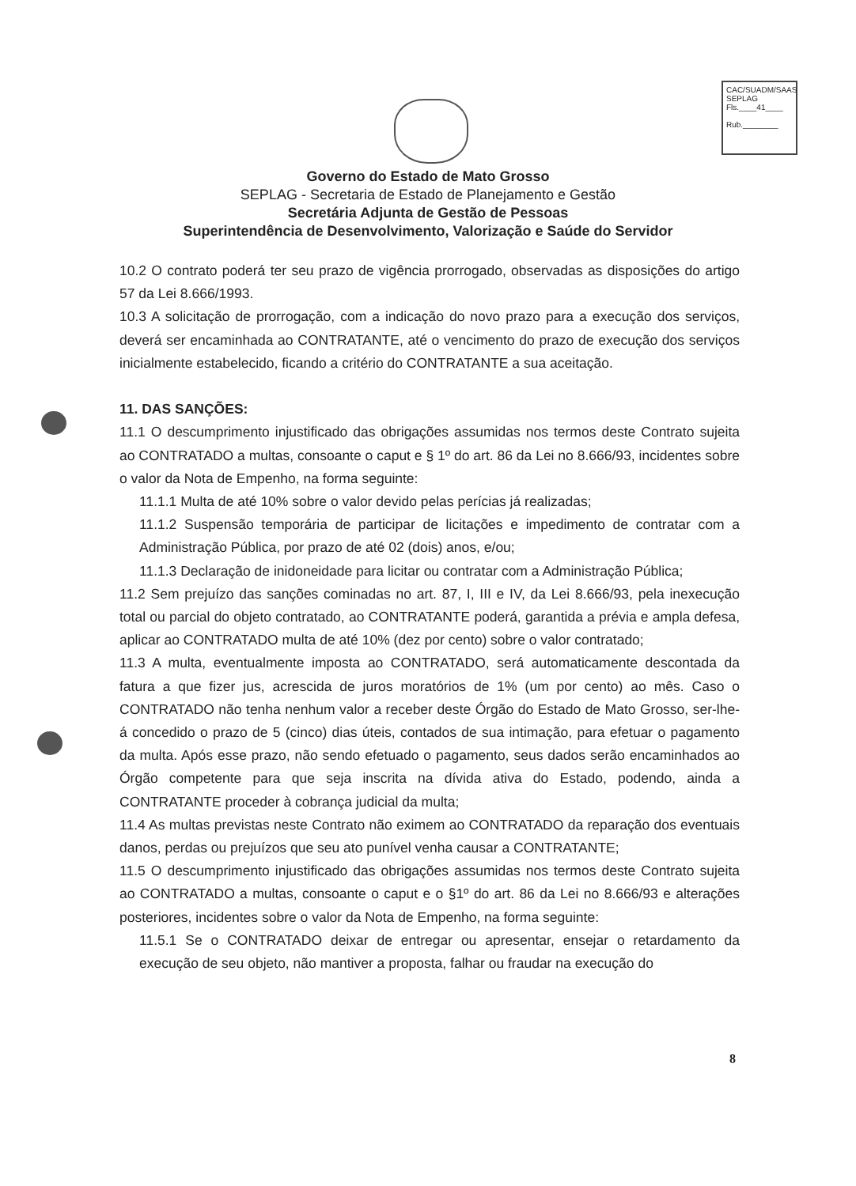CAC/SUADM/SAAS
SEPLAG
Fls.____41____
Rub.________
Governo do Estado de Mato Grosso
SEPLAG - Secretaria de Estado de Planejamento e Gestão
Secretária Adjunta de Gestão de Pessoas
Superintendência de Desenvolvimento, Valorização e Saúde do Servidor
10.2 O contrato poderá ter seu prazo de vigência prorrogado, observadas as disposições do artigo 57 da Lei 8.666/1993.
10.3 A solicitação de prorrogação, com a indicação do novo prazo para a execução dos serviços, deverá ser encaminhada ao CONTRATANTE, até o vencimento do prazo de execução dos serviços inicialmente estabelecido, ficando a critério do CONTRATANTE a sua aceitação.
11. DAS SANÇÕES:
11.1 O descumprimento injustificado das obrigações assumidas nos termos deste Contrato sujeita ao CONTRATADO a multas, consoante o caput e § 1º do art. 86 da Lei no 8.666/93, incidentes sobre o valor da Nota de Empenho, na forma seguinte:
11.1.1 Multa de até 10% sobre o valor devido pelas perícias já realizadas;
11.1.2 Suspensão temporária de participar de licitações e impedimento de contratar com a Administração Pública, por prazo de até 02 (dois) anos, e/ou;
11.1.3 Declaração de inidoneidade para licitar ou contratar com a Administração Pública;
11.2 Sem prejuízo das sanções cominadas no art. 87, I, III e IV, da Lei 8.666/93, pela inexecução total ou parcial do objeto contratado, ao CONTRATANTE poderá, garantida a prévia e ampla defesa, aplicar ao CONTRATADO multa de até 10% (dez por cento) sobre o valor contratado;
11.3 A multa, eventualmente imposta ao CONTRATADO, será automaticamente descontada da fatura a que fizer jus, acrescida de juros moratórios de 1% (um por cento) ao mês. Caso o CONTRATADO não tenha nenhum valor a receber deste Órgão do Estado de Mato Grosso, ser-lhe-á concedido o prazo de 5 (cinco) dias úteis, contados de sua intimação, para efetuar o pagamento da multa. Após esse prazo, não sendo efetuado o pagamento, seus dados serão encaminhados ao Órgão competente para que seja inscrita na dívida ativa do Estado, podendo, ainda a CONTRATANTE proceder à cobrança judicial da multa;
11.4 As multas previstas neste Contrato não eximem ao CONTRATADO da reparação dos eventuais danos, perdas ou prejuízos que seu ato punível venha causar a CONTRATANTE;
11.5 O descumprimento injustificado das obrigações assumidas nos termos deste Contrato sujeita ao CONTRATADO a multas, consoante o caput e o §1º do art. 86 da Lei no 8.666/93 e alterações posteriores, incidentes sobre o valor da Nota de Empenho, na forma seguinte:
11.5.1 Se o CONTRATADO deixar de entregar ou apresentar, ensejar o retardamento da execução de seu objeto, não mantiver a proposta, falhar ou fraudar na execução do
8